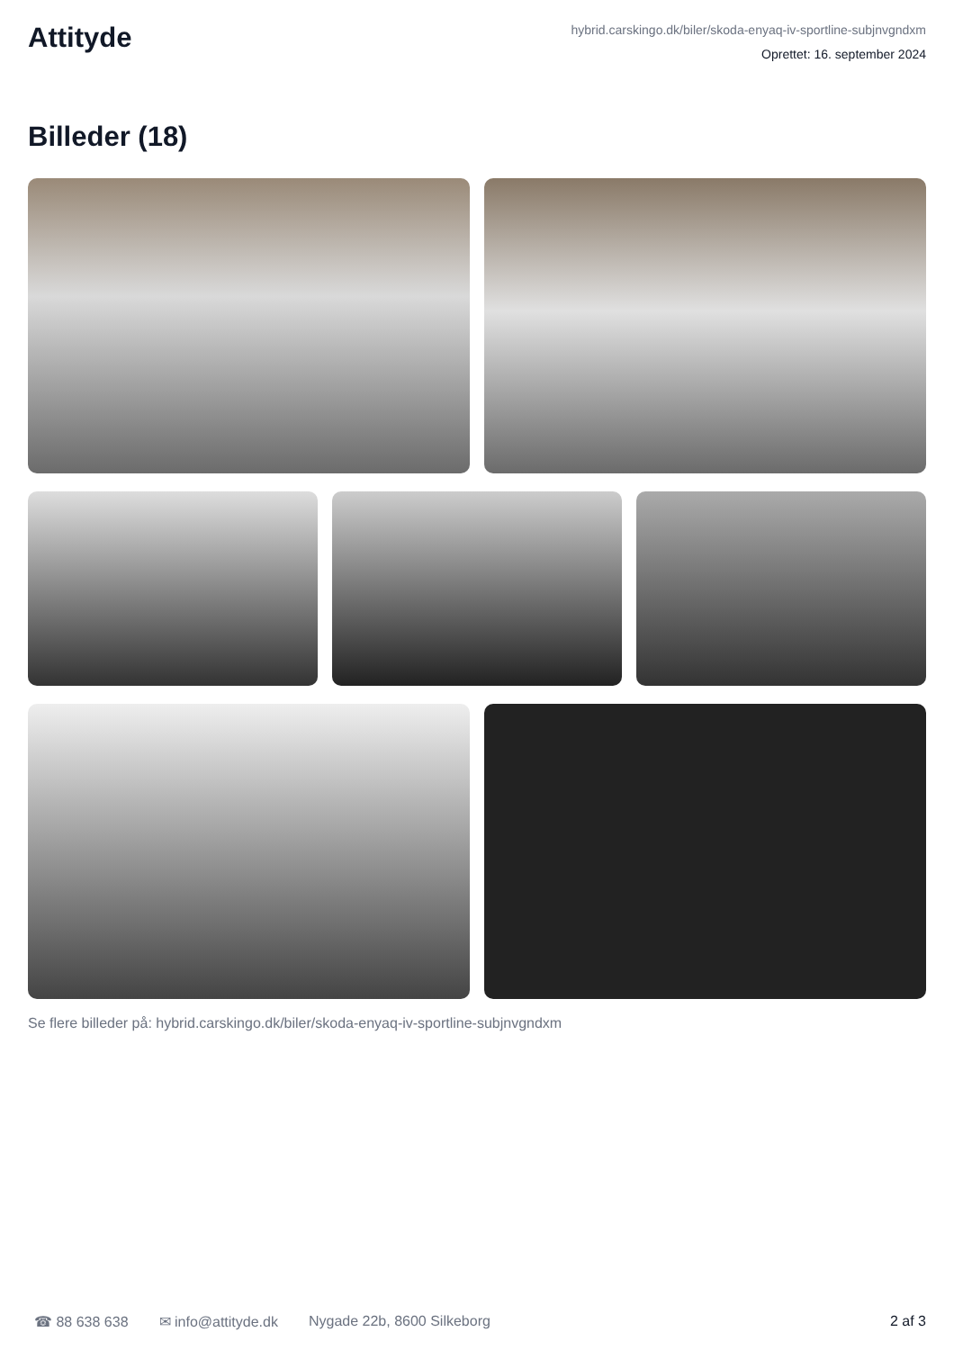Attityde
hybrid.carskingo.dk/biler/skoda-enyaq-iv-sportline-subjnvgndxm
Oprettet: 16. september 2024
Billeder (18)
Se flere billeder på: hybrid.carskingo.dk/biler/skoda-enyaq-iv-sportline-subjnvgndxm
☎ 88 638 638 ✉ info@attityde.dk Nygade 22b, 8600 Silkeborg 2 af 3